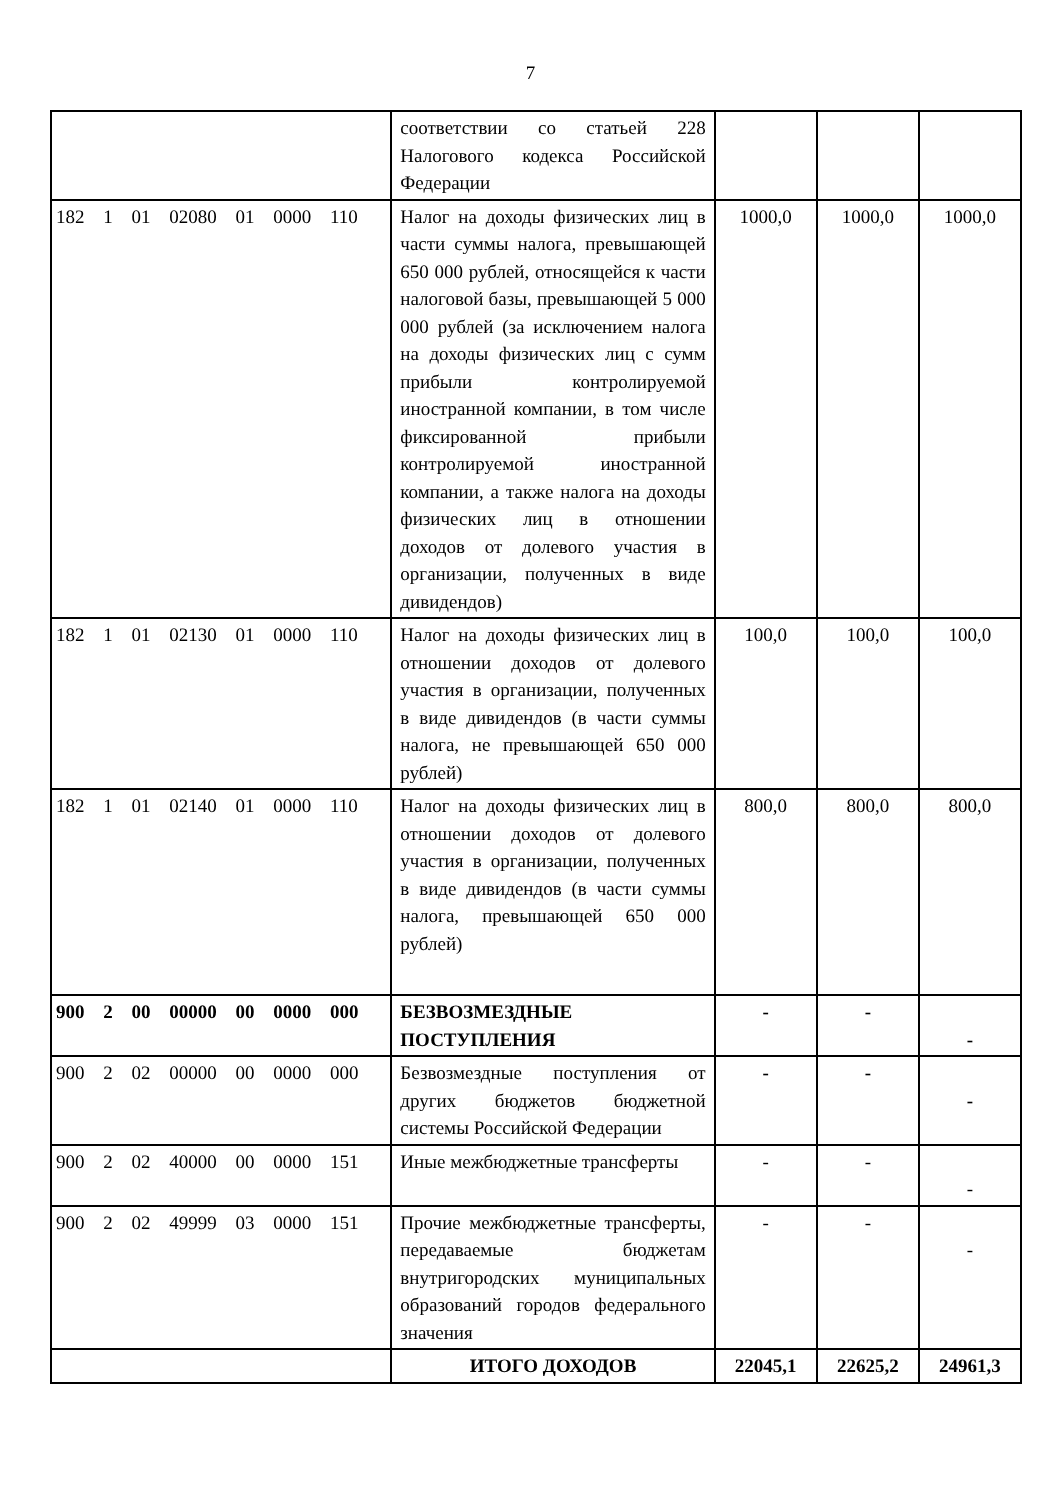7
| | соответствии со статьей 228 Налогового кодекса Российской Федерации | | | |
| 182 1 01 02080 01 0000 110 | Налог на доходы физических лиц в части суммы налога, превышающей 650 000 рублей, относящейся к части налоговой базы, превышающей 5 000 000 рублей (за исключением налога на доходы физических лиц с сумм прибыли контролируемой иностранной компании, в том числе фиксированной прибыли контролируемой иностранной компании, а также налога на доходы физических лиц в отношении доходов от долевого участия в организации, полученных в виде дивидендов) | 1000,0 | 1000,0 | 1000,0 |
| 182 1 01 02130 01 0000 110 | Налог на доходы физических лиц в отношении доходов от долевого участия в организации, полученных в виде дивидендов (в части суммы налога, не превышающей 650 000 рублей) | 100,0 | 100,0 | 100,0 |
| 182 1 01 02140 01 0000 110 | Налог на доходы физических лиц в отношении доходов от долевого участия в организации, полученных в виде дивидендов (в части суммы налога, превышающей 650 000 рублей) | 800,0 | 800,0 | 800,0 |
| 900 2 00 00000 00 0000 000 | БЕЗВОЗМЕЗДНЫЕ ПОСТУПЛЕНИЯ | - | - | - |
| 900 2 02 00000 00 0000 000 | Безвозмездные поступления от других бюджетов бюджетной системы Российской Федерации | - | - | - |
| 900 2 02 40000 00 0000 151 | Иные межбюджетные трансферты | - | - | - |
| 900 2 02 49999 03 0000 151 | Прочие межбюджетные трансферты, передаваемые бюджетам внутригородских муниципальных образований городов федерального значения | - | - | - |
| | ИТОГО ДОХОДОВ | 22045,1 | 22625,2 | 24961,3 |